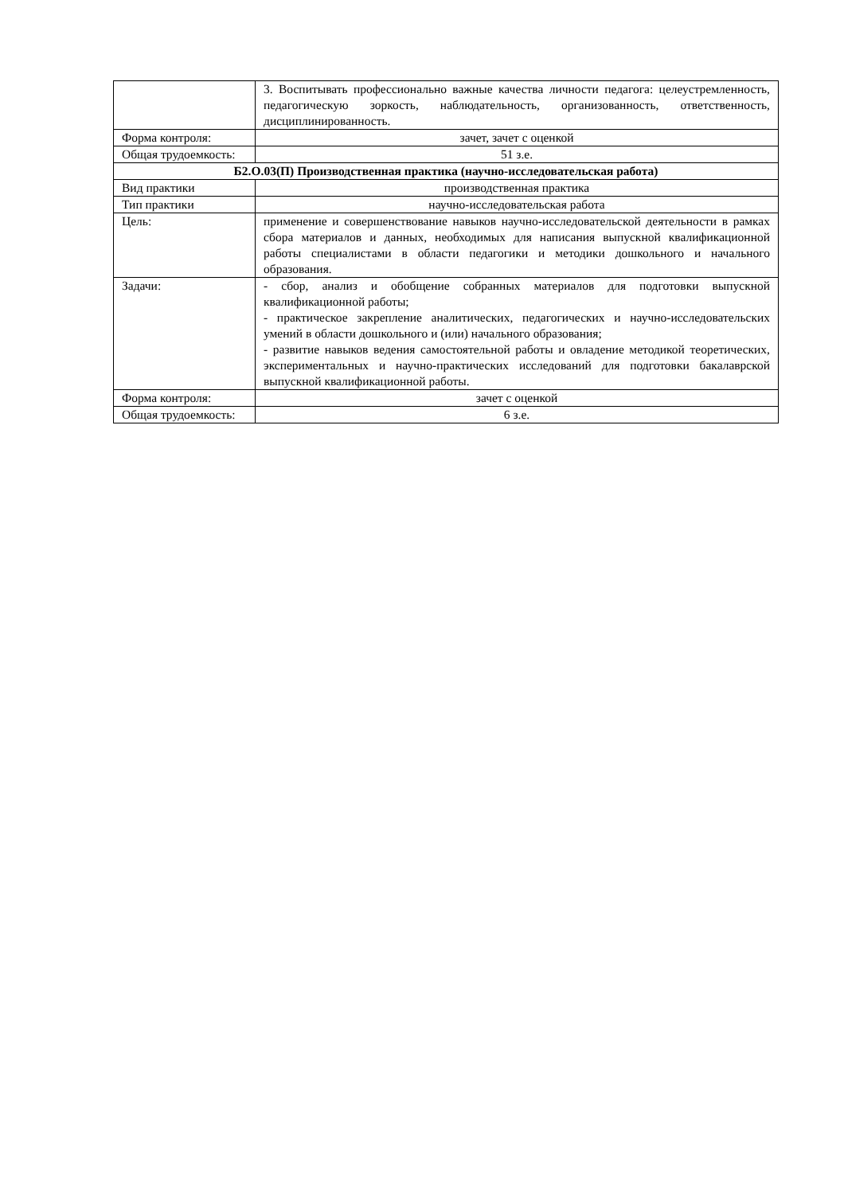| | 3. Воспитывать профессионально важные качества личности педагога: целеустремленность, педагогическую зоркость, наблюдательность, организованность, ответственность, дисциплинированность. |
| Форма контроля: | зачет, зачет с оценкой |
| Общая трудоемкость: | 51 з.е. |
| Б2.О.03(П) Производственная практика (научно-исследовательская работа) | |
| Вид практики | производственная практика |
| Тип практики | научно-исследовательская работа |
| Цель: | применение и совершенствование навыков научно-исследовательской деятельности в рамках сбора материалов и данных, необходимых для написания выпускной квалификационной работы специалистами в области педагогики и методики дошкольного и начального образования. |
| Задачи: | - сбор, анализ и обобщение собранных материалов для подготовки выпускной квалификационной работы; - практическое закрепление аналитических, педагогических и научно-исследовательских умений в области дошкольного и (или) начального образования; - развитие навыков ведения самостоятельной работы и овладение методикой теоретических, экспериментальных и научно-практических исследований для подготовки бакалаврской выпускной квалификационной работы. |
| Форма контроля: | зачет с оценкой |
| Общая трудоемкость: | 6 з.е. |